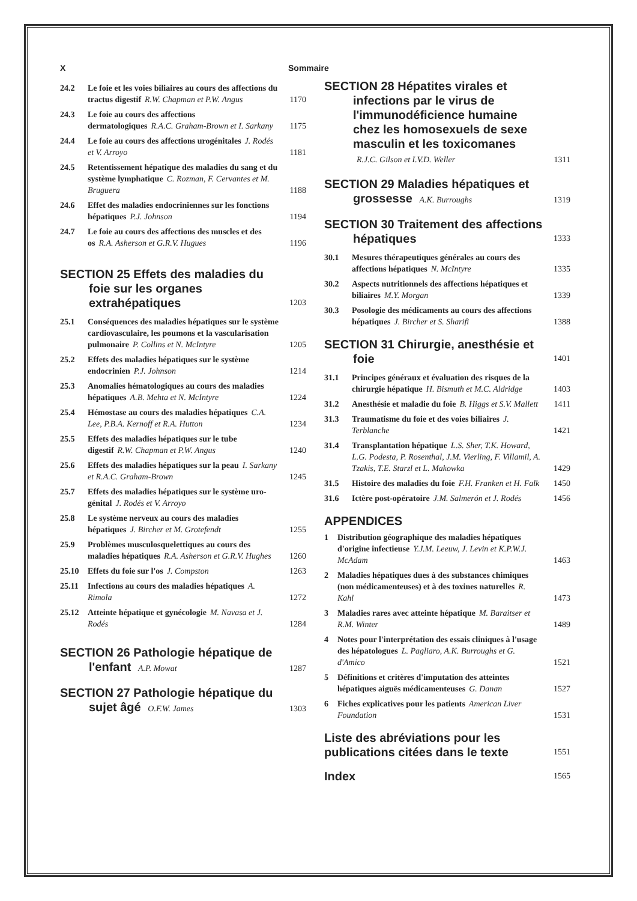X Sommaire
24.2 Le foie et les voies biliaires au cours des affections du tractus digestif R.W. Chapman et P.W. Angus 1170
24.3 Le foie au cours des affections dermatologiques R.A.C. Graham-Brown et I. Sarkany 1175
24.4 Le foie au cours des affections urogénitales J. Rodés et V. Arroyo 1181
24.5 Retentissement hépatique des maladies du sang et du système lymphatique C. Rozman, F. Cervantes et M. Bruguera 1188
24.6 Effet des maladies endocriniennes sur les fonctions hépatiques P.J. Johnson 1194
24.7 Le foie au cours des affections des muscles et des os R.A. Asherson et G.R.V. Hugues 1196
SECTION 25 Effets des maladies du foie sur les organes extrahépatiques 1203
25.1 Conséquences des maladies hépatiques sur le système cardiovasculaire, les poumons et la vascularisation pulmonaire P. Collins et N. McIntyre 1205
25.2 Effets des maladies hépatiques sur le système endocrinien P.J. Johnson 1214
25.3 Anomalies hématologiques au cours des maladies hépatiques A.B. Mehta et N. McIntyre 1224
25.4 Hémostase au cours des maladies hépatiques C.A. Lee, P.B.A. Kernoff et R.A. Hutton 1234
25.5 Effets des maladies hépatiques sur le tube digestif R.W. Chapman et P.W. Angus 1240
25.6 Effets des maladies hépatiques sur la peau I. Sarkany et R.A.C. Graham-Brown 1245
25.7 Effets des maladies hépatiques sur le système uro-génital J. Rodés et V. Arroyo
25.8 Le système nerveux au cours des maladies hépatiques J. Bircher et M. Grotefendt 1255
25.9 Problèmes musculosquelettiques au cours des maladies hépatiques R.A. Asherson et G.R.V. Hughes 1260
25.10 Effets du foie sur l'os J. Compston 1263
25.11 Infections au cours des maladies hépatiques A. Rimola 1272
25.12 Atteinte hépatique et gynécologie M. Navasa et J. Rodés 1284
SECTION 26 Pathologie hépatique de l'enfant A.P. Mowat 1287
SECTION 27 Pathologie hépatique du sujet âgé O.F.W. James 1303
SECTION 28 Hépatites virales et infections par le virus de l'immunodéficience humaine chez les homosexuels de sexe masculin et les toxicomanes
R.J.C. Gilson et I.V.D. Weller 1311
SECTION 29 Maladies hépatiques et grossesse A.K. Burroughs 1319
SECTION 30 Traitement des affections hépatiques 1333
30.1 Mesures thérapeutiques générales au cours des affections hépatiques N. McIntyre 1335
30.2 Aspects nutritionnels des affections hépatiques et biliaires M.Y. Morgan 1339
30.3 Posologie des médicaments au cours des affections hépatiques J. Bircher et S. Sharifi 1388
SECTION 31 Chirurgie, anesthésie et foie 1401
31.1 Principes généraux et évaluation des risques de la chirurgie hépatique H. Bismuth et M.C. Aldridge 1403
31.2 Anesthésie et maladie du foie B. Higgs et S.V. Mallett 1411
31.3 Traumatisme du foie et des voies biliaires J. Terblanche 1421
31.4 Transplantation hépatique L.S. Sher, T.K. Howard, L.G. Podesta, P. Rosenthal, J.M. Vierling, F. Villamil, A. Tzakis, T.E. Starzl et L. Makowka 1429
31.5 Histoire des maladies du foie F.H. Franken et H. Falk 1450
31.6 Ictère post-opératoire J.M. Salmerón et J. Rodés 1456
APPENDICES
1 Distribution géographique des maladies hépatiques d'origine infectieuse Y.J.M. Leeuw, J. Levin et K.P.W.J. McAdam 1463
2 Maladies hépatiques dues à des substances chimiques (non médicamenteuses) et à des toxines naturelles R. Kahl 1473
3 Maladies rares avec atteinte hépatique M. Baraitser et R.M. Winter 1489
4 Notes pour l'interprétation des essais cliniques à l'usage des hépatologues L. Pagliaro, A.K. Burroughs et G. d'Amico 1521
5 Définitions et critères d'imputation des atteintes hépatiques aiguës médicamenteuses G. Danan 1527
6 Fiches explicatives pour les patients American Liver Foundation 1531
Liste des abréviations pour les publications citées dans le texte 1551
Index 1565